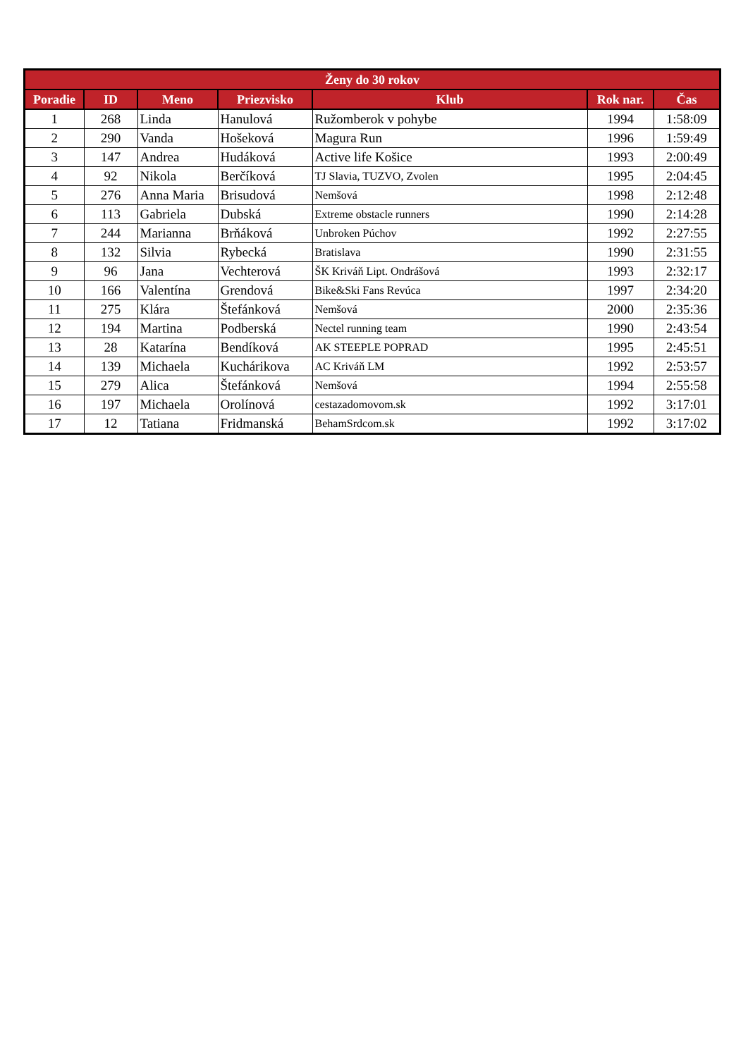| Ženy do 30 rokov | | | | | | |
| --- | --- | --- | --- | --- | --- | --- |
| Poradie | ID | Meno | Priezvisko | Klub | Rok nar. | Čas |
| 1 | 268 | Linda | Hanulová | Ružomberok v pohybe | 1994 | 1:58:09 |
| 2 | 290 | Vanda | Hošeková | Magura Run | 1996 | 1:59:49 |
| 3 | 147 | Andrea | Hudáková | Active life Košice | 1993 | 2:00:49 |
| 4 | 92 | Nikola | Berčíková | TJ Slavia, TUZVO, Zvolen | 1995 | 2:04:45 |
| 5 | 276 | Anna Maria | Brisudová | Nemšová | 1998 | 2:12:48 |
| 6 | 113 | Gabriela | Dubská | Extreme obstacle runners | 1990 | 2:14:28 |
| 7 | 244 | Marianna | Brňáková | Unbroken Púchov | 1992 | 2:27:55 |
| 8 | 132 | Silvia | Rybecká | Bratislava | 1990 | 2:31:55 |
| 9 | 96 | Jana | Vechterová | ŠK Kriváň Lipt. Ondrášová | 1993 | 2:32:17 |
| 10 | 166 | Valentína | Grendová | Bike&Ski Fans Revúca | 1997 | 2:34:20 |
| 11 | 275 | Klára | Štefánková | Nemšová | 2000 | 2:35:36 |
| 12 | 194 | Martina | Podberská | Nectel running team | 1990 | 2:43:54 |
| 13 | 28 | Katarína | Bendíková | AK STEEPLE POPRAD | 1995 | 2:45:51 |
| 14 | 139 | Michaela | Kuchárikova | AC Kriváň LM | 1992 | 2:53:57 |
| 15 | 279 | Alica | Štefánková | Nemšová | 1994 | 2:55:58 |
| 16 | 197 | Michaela | Orolínová | cestazadomovom.sk | 1992 | 3:17:01 |
| 17 | 12 | Tatiana | Fridmanská | BehamSrdcom.sk | 1992 | 3:17:02 |